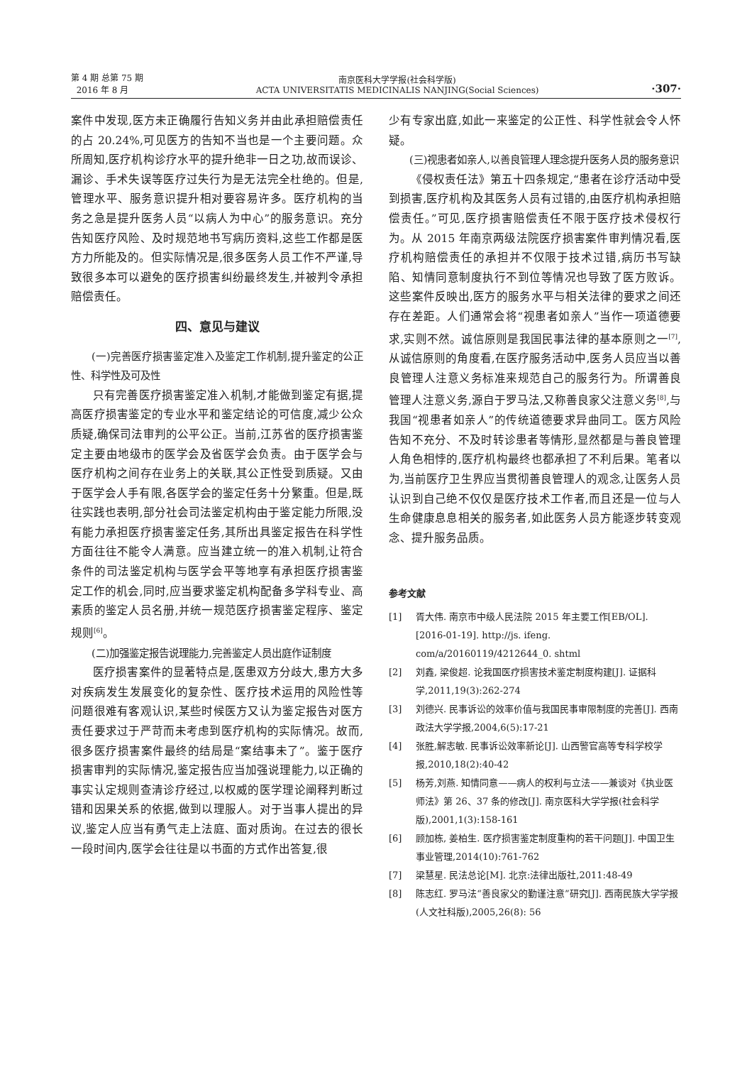第 4 期 总第 75 期
2016 年 8 月
南京医科大学学报(社会科学版)
ACTA UNIVERSITATIS MEDICINALIS NANJING(Social Sciences)
·307·
案件中发现,医方未正确履行告知义务并由此承担赔偿责任的占 20.24%,可见医方的告知不当也是一个主要问题。众所周知,医疗机构诊疗水平的提升绝非一日之功,故而误诊、漏诊、手术失误等医疗过失行为是无法完全杜绝的。但是,管理水平、服务意识提升相对要容易许多。医疗机构的当务之急是提升医务人员“以病人为中心”的服务意识。充分告知医疗风险、及时规范地书写病历资料,这些工作都是医方力所能及的。但实际情况是,很多医务人员工作不严谨,导致很多本可以避免的医疗损害纠纷最终发生,并被判令承担赔偿责任。
四、意见与建议
(一)完善医疗损害鉴定准入及鉴定工作机制,提升鉴定的公正性、科学性及可及性
只有完善医疗损害鉴定准入机制,才能做到鉴定有据,提高医疗损害鉴定的专业水平和鉴定结论的可信度,减少公众质疑,确保司法审判的公平公正。当前,江苏省的医疗损害鉴定主要由地级市的医学会及省医学会负责。由于医学会与医疗机构之间存在业务上的关联,其公正性受到质疑。又由于医学会人手有限,各医学会的鉴定任务十分繁重。但是,既往实践也表明,部分社会司法鉴定机构由于鉴定能力所限,没有能力承担医疗损害鉴定任务,其所出具鉴定报告在科学性方面往往不能令人满意。应当建立统一的准入机制,让符合条件的司法鉴定机构与医学会平等地享有承担医疗损害鉴定工作的机会,同时,应当要求鉴定机构配备多学科专业、高素质的鉴定人员名册,并统一规范医疗损害鉴定程序、鉴定规则<sup>[6]</sup>。
(二)加强鉴定报告说理能力,完善鉴定人员出庭作证制度
医疗损害案件的显著特点是,医患双方分歧大,患方大多对疾病发生发展变化的复杂性、医疗技术运用的风险性等问题很难有客观认识,某些时候医方又认为鉴定报告对医方责任要求过于严苛而未考虑到医疗机构的实际情况。故而,很多医疗损害案件最终的结局是“案结事未了”。鉴于医疗损害审判的实际情况,鉴定报告应当加强说理能力,以正确的事实认定规则查清诊疗经过,以权威的医学理论阐释判断过错和因果关系的依据,做到以理服人。对于当事人提出的异议,鉴定人应当有勇气走上法庭、面对质询。在过去的很长一段时间内,医学会往往是以书面的方式作出答复,很
少有专家出庭,如此一来鉴定的公正性、科学性就会令人怀疑。
(三)视患者如亲人,以善良管理人理念提升医务人员的服务意识
《侵权责任法》第五十四条规定,“患者在诊疗活动中受到损害,医疗机构及其医务人员有过错的,由医疗机构承担赔偿责任。”可见,医疗损害赔偿责任不限于医疗技术侵权行为。从 2015 年南京两级法院医疗损害案件审判情况看,医疗机构赔偿责任的承担并不仅限于技术过错,病历书写缺陷、知情同意制度执行不到位等情况也导致了医方败诉。这些案件反映出,医方的服务水平与相关法律的要求之间还存在差距。人们通常会将“视患者如亲人”当作一项道德要求,实则不然。诚信原则是我国民事法律的基本原则之一<sup>[7]</sup>,从诚信原则的角度看,在医疗服务活动中,医务人员应当以善良管理人注意义务标准来规范自己的服务行为。所谓善良管理人注意义务,源自于罗马法,又称善良家父注意义务<sup>[8]</sup>,与我国“视患者如亲人”的传统道德要求异曲同工。医方风险告知不充分、不及时转诊患者等情形,显然都是与善良管理人角色相悖的,医疗机构最终也都承担了不利后果。笔者以为,当前医疗卫生界应当贯彻善良管理人的观念,让医务人员认识到自己绝不仅仅是医疗技术工作者,而且还是一位与人生命健康息息相关的服务者,如此医务人员方能逐步转变观念、提升服务品质。
参考文献
[1] 胥大伟. 南京市中级人民法院 2015 年主要工作[EB/OL]. [2016-01-19]. http://js. ifeng. com/a/20160119/4212644_0. shtml
[2] 刘鑫, 梁俊超. 论我国医疗损害技术鉴定制度构建[J]. 证据科学,2011,19(3):262-274
[3] 刘德兴. 民事诉讼的效率价值与我国民事审限制度的完善[J]. 西南政法大学学报,2004,6(5):17-21
[4] 张胜,解志敏. 民事诉讼效率新论[J]. 山西警官高等专科学校学报,2010,18(2):40-42
[5] 杨芳,刘燕. 知情同意——病人的权利与立法——兼谈对《执业医师法》第 26、37 条的修改[J]. 南京医科大学学报(社会科学版),2001,1(3):158-161
[6] 顾加栋, 姜柏生. 医疗损害鉴定制度重构的若干问题[J]. 中国卫生事业管理,2014(10):761-762
[7] 梁慧星. 民法总论[M]. 北京:法律出版社,2011:48-49
[8] 陈志红. 罗马法“善良家父的勤谨注意”研究[J]. 西南民族大学学报(人文社科版),2005,26(8): 56